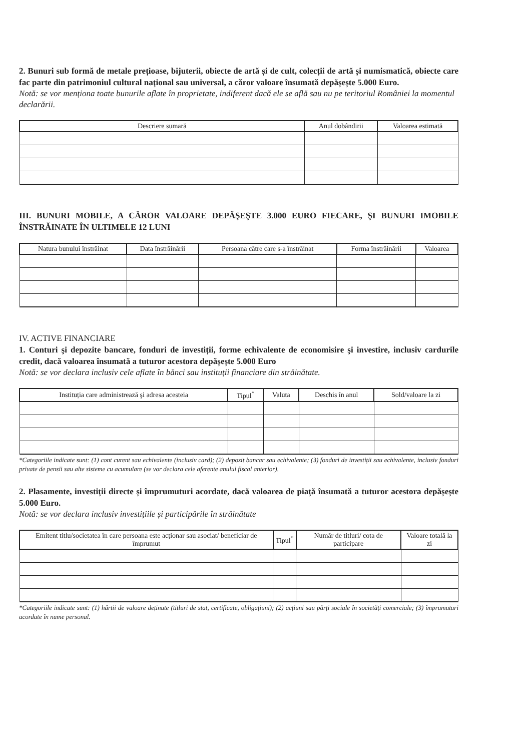2. Bunuri sub formă de metale prețioase, bijuterii, obiecte de artă și de cult, colecții de artă și numismatică, obiecte care fac parte din patrimoniul cultural național sau universal, a căror valoare însumată depășește 5.000 Euro.
Notă: se vor menționa toate bunurile aflate în proprietate, indiferent dacă ele se află sau nu pe teritoriul României la momentul declarării.
| Descriere sumară | Anul dobândirii | Valoarea estimată |
| --- | --- | --- |
III. BUNURI MOBILE, A CĂROR VALOARE DEPĂŞEŞTE 3.000 EURO FIECARE, ŞI BUNURI IMOBILE ÎNSTRĂINATE ÎN ULTIMELE 12 LUNI
| Natura bunului înstrăinat | Data înstrăinării | Persoana către care s-a înstrăinat | Forma înstrăinării | Valoarea |
| --- | --- | --- | --- | --- |
IV. ACTIVE FINANCIARE
1. Conturi şi depozite bancare, fonduri de investiții, forme echivalente de economisire şi investire, inclusiv cardurile credit, dacă valoarea însumată a tuturor acestora depășește 5.000 Euro
Notă: se vor declara inclusiv cele aflate în bănci sau instituții financiare din străinătate.
| Instituția care administrează şi adresa acesteia | Tipul<sup>*</sup> | Valuta | Deschis în anul | Sold/valoare la zi |
| --- | --- | --- | --- | --- |
*Categoriile indicate sunt: (1) cont curent sau echivalente (inclusiv card); (2) depozit bancar sau echivalente; (3) fonduri de investiții sau echivalente, inclusiv fonduri private de pensii sau alte sisteme cu acumulare (se vor declara cele aferente anului fiscal anterior).
2. Plasamente, investiții directe și împrumuturi acordate, dacă valoarea de piață însumată a tuturor acestora depășește 5.000 Euro.
Notă: se vor declara inclusiv investițiile și participările în străinătate
| Emitent titlu/societatea în care persoana este acționar sau asociat/ beneficiar de împrumut | Tipul<sup>*</sup> | Număr de titluri/ cota de participare | Valoare totală la zi |
| --- | --- | --- | --- |
*Categoriile indicate sunt: (1) hârtii de valoare deținute (titluri de stat, certificate, obligațiuni); (2) acțiuni sau părți sociale în societăți comerciale; (3) împrumuturi acordate în nume personal.